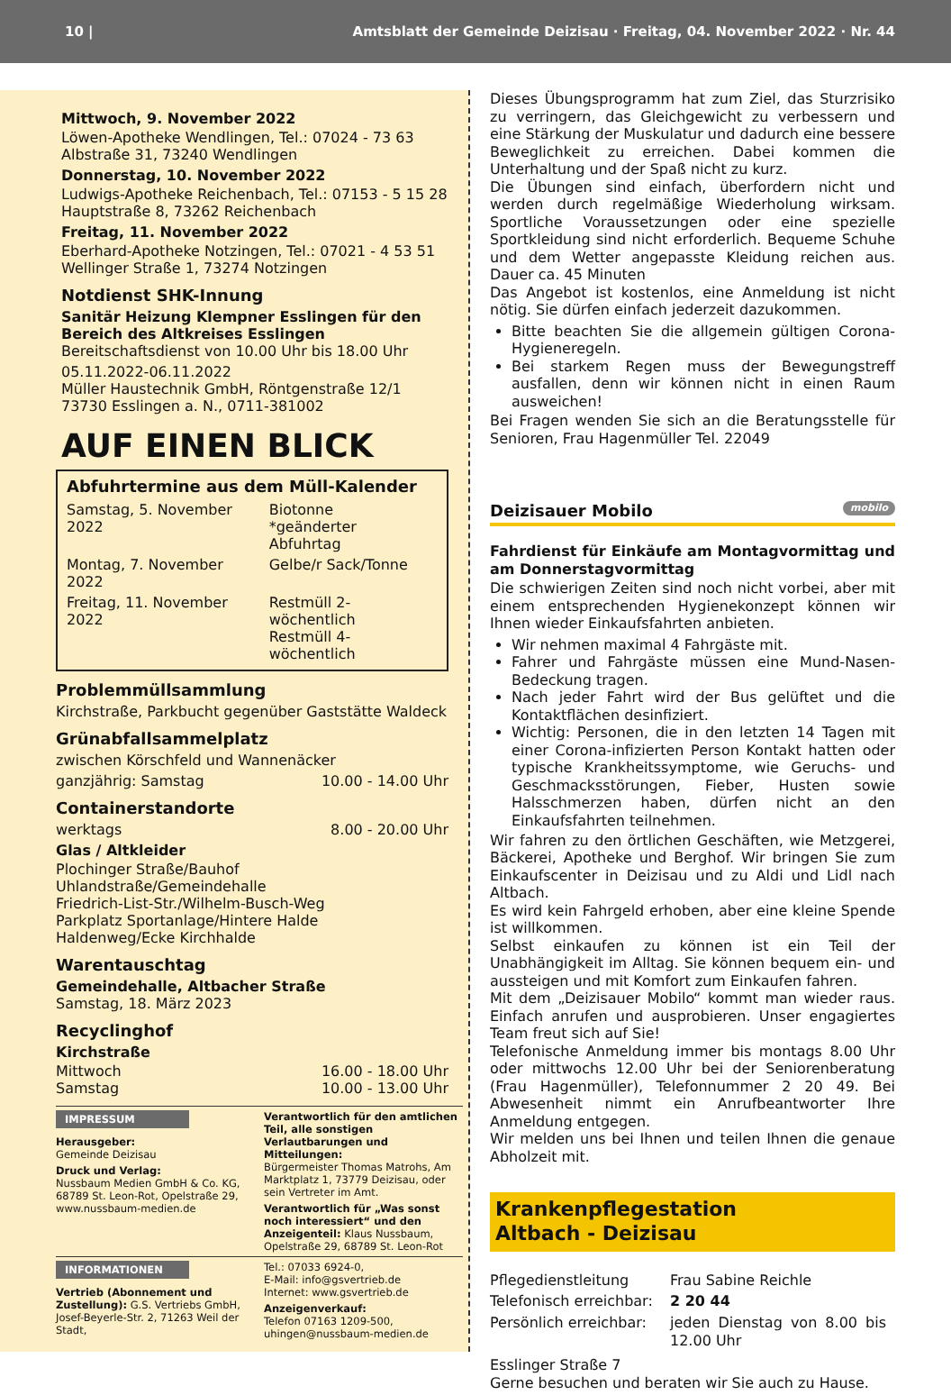10 | Amtsblatt der Gemeinde Deizisau · Freitag, 04. November 2022 · Nr. 44
Mittwoch, 9. November 2022
Löwen-Apotheke Wendlingen, Tel.: 07024 - 73 63
Albstraße 31, 73240 Wendlingen
Donnerstag, 10. November 2022
Ludwigs-Apotheke Reichenbach, Tel.: 07153 - 5 15 28
Hauptstraße 8, 73262 Reichenbach
Freitag, 11. November 2022
Eberhard-Apotheke Notzingen, Tel.: 07021 - 4 53 51
Wellinger Straße 1, 73274 Notzingen
Notdienst SHK-Innung
Sanitär Heizung Klempner Esslingen für den Bereich des Altkreises Esslingen
Bereitschaftsdienst von 10.00 Uhr bis 18.00 Uhr
05.11.2022-06.11.2022
Müller Haustechnik GmbH, Röntgenstraße 12/1
73730 Esslingen a. N., 0711-381002
AUF EINEN BLICK
Abfuhrtermine aus dem Müll-Kalender
| Samstag, 5. November 2022 | Biotonne *geänderter Abfuhrtag |
| Montag, 7. November 2022 | Gelbe/r Sack/Tonne |
| Freitag, 11. November 2022 | Restmüll 2-wöchentlich Restmüll 4-wöchentlich |
Problemmüllsammlung
Kirchstraße, Parkbucht gegenüber Gaststätte Waldeck
Grünabfallsammelplatz
zwischen Körschfeld und Wannenäcker
ganzjährig: Samstag 10.00 - 14.00 Uhr
Containerstandorte
werktags 8.00 - 20.00 Uhr
Glas / Altkleider
Plochinger Straße/Bauhof
Uhlandstraße/Gemeindehalle
Friedrich-List-Str./Wilhelm-Busch-Weg
Parkplatz Sportanlage/Hintere Halde
Haldenweg/Ecke Kirchhalde
Warentauschtag
Gemeindehalle, Altbacher Straße
Samstag, 18. März 2023
Recyclinghof
Kirchstraße
Mittwoch 16.00 - 18.00 Uhr
Samstag 10.00 - 13.00 Uhr
IMPRESSUM
Herausgeber:
Gemeinde Deizisau
Druck und Verlag:
Nussbaum Medien GmbH & Co. KG, 68789 St. Leon-Rot, Opelstraße 29, www.nussbaum-medien.de
Verantwortlich für den amtlichen Teil, alle sonstigen Verlautbarungen und Mitteilungen:
Bürgermeister Thomas Matrohs, Am Marktplatz 1, 73779 Deizisau, oder sein Vertreter im Amt.
Verantwortlich für „Was sonst noch interessiert“ und den Anzeigenteil: Klaus Nussbaum, Opelstraße 29, 68789 St. Leon-Rot
INFORMATIONEN
Vertrieb (Abonnement und Zustellung): G.S. Vertriebs GmbH, Josef-Beyerle-Str. 2, 71263 Weil der Stadt,
Tel.: 07033 6924-0,
E-Mail: info@gsvertrieb.de
Internet: www.gsvertrieb.de
Anzeigenverkauf:
Telefon 07163 1209-500,
uhingen@nussbaum-medien.de
Dieses Übungsprogramm hat zum Ziel, das Sturzrisiko zu verringern, das Gleichgewicht zu verbessern und eine Stärkung der Muskulatur und dadurch eine bessere Beweglichkeit zu erreichen. Dabei kommen die Unterhaltung und der Spaß nicht zu kurz.
Die Übungen sind einfach, überfordern nicht und werden durch regelmäßige Wiederholung wirksam. Sportliche Voraussetzungen oder eine spezielle Sportkleidung sind nicht erforderlich. Bequeme Schuhe und dem Wetter angepasste Kleidung reichen aus. Dauer ca. 45 Minuten
Das Angebot ist kostenlos, eine Anmeldung ist nicht nötig. Sie dürfen einfach jederzeit dazukommen.
Bitte beachten Sie die allgemein gültigen Corona-Hygieneregeln.
Bei starkem Regen muss der Bewegungstreff ausfallen, denn wir können nicht in einen Raum ausweichen!
Bei Fragen wenden Sie sich an die Beratungsstelle für Senioren, Frau Hagenmüller Tel. 22049
Deizisauer Mobilo mobilo
Fahrdienst für Einkäufe am Montagvormittag und am Donnerstagvormittag
Die schwierigen Zeiten sind noch nicht vorbei, aber mit einem entsprechenden Hygienekonzept können wir Ihnen wieder Einkaufsfahrten anbieten.
Wir nehmen maximal 4 Fahrgäste mit.
Fahrer und Fahrgäste müssen eine Mund-Nasen-Bedeckung tragen.
Nach jeder Fahrt wird der Bus gelüftet und die Kontaktflächen desinfiziert.
Wichtig: Personen, die in den letzten 14 Tagen mit einer Corona-infizierten Person Kontakt hatten oder typische Krankheitssymptome, wie Geruchs- und Geschmacksstörungen, Fieber, Husten sowie Halsschmerzen haben, dürfen nicht an den Einkaufsfahrten teilnehmen.
Wir fahren zu den örtlichen Geschäften, wie Metzgerei, Bäckerei, Apotheke und Berghof. Wir bringen Sie zum Einkaufscenter in Deizisau und zu Aldi und Lidl nach Altbach.
Es wird kein Fahrgeld erhoben, aber eine kleine Spende ist willkommen.
Selbst einkaufen zu können ist ein Teil der Unabhängigkeit im Alltag. Sie können bequem ein- und aussteigen und mit Komfort zum Einkaufen fahren.
Mit dem „Deizisauer Mobilo“ kommt man wieder raus. Einfach anrufen und ausprobieren. Unser engagiertes Team freut sich auf Sie!
Telefonische Anmeldung immer bis montags 8.00 Uhr oder mittwochs 12.00 Uhr bei der Seniorenberatung (Frau Hagenmüller), Telefonnummer 2 20 49. Bei Abwesenheit nimmt ein Anrufbeantworter Ihre Anmeldung entgegen.
Wir melden uns bei Ihnen und teilen Ihnen die genaue Abholzeit mit.
Krankenpflegestation
Altbach - Deizisau
| Pflegedienstleitung | Frau Sabine Reichle |
| Telefonisch erreichbar: | 2 20 44 |
| Persönlich erreichbar: | jeden Dienstag von 8.00 bis 12.00 Uhr |
Esslinger Straße 7
Gerne besuchen und beraten wir Sie auch zu Hause.